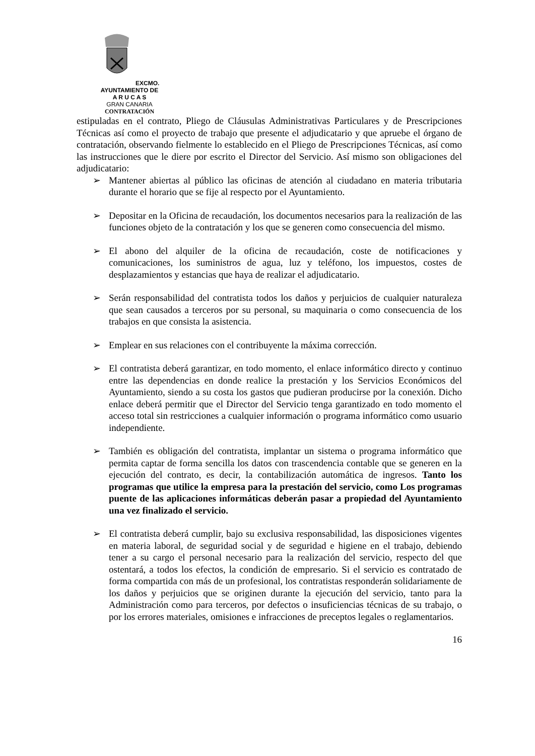EXCMO. AYUNTAMIENTO DE
A R U C A S
GRAN CANARIA
CONTRATACIÓN
estipuladas en el contrato, Pliego de Cláusulas Administrativas Particulares y de Prescripciones Técnicas así como el proyecto de trabajo que presente el adjudicatario y que apruebe el órgano de contratación, observando fielmente lo establecido en el Pliego de Prescripciones Técnicas, así como las instrucciones que le diere por escrito el Director del Servicio. Así mismo son obligaciones del adjudicatario:
➢ Mantener abiertas al público las oficinas de atención al ciudadano en materia tributaria durante el horario que se fije al respecto por el Ayuntamiento.
➢ Depositar en la Oficina de recaudación, los documentos necesarios para la realización de las funciones objeto de la contratación y los que se generen como consecuencia del mismo.
➢ El abono del alquiler de la oficina de recaudación, coste de notificaciones y comunicaciones, los suministros de agua, luz y teléfono, los impuestos, costes de desplazamientos y estancias que haya de realizar el adjudicatario.
➢ Serán responsabilidad del contratista todos los daños y perjuicios de cualquier naturaleza que sean causados a terceros por su personal, su maquinaria o como consecuencia de los trabajos en que consista la asistencia.
➢ Emplear en sus relaciones con el contribuyente la máxima corrección.
➢ El contratista deberá garantizar, en todo momento, el enlace informático directo y continuo entre las dependencias en donde realice la prestación y los Servicios Económicos del Ayuntamiento, siendo a su costa los gastos que pudieran producirse por la conexión. Dicho enlace deberá permitir que el Director del Servicio tenga garantizado en todo momento el acceso total sin restricciones a cualquier información o programa informático como usuario independiente.
➢ También es obligación del contratista, implantar un sistema o programa informático que permita captar de forma sencilla los datos con trascendencia contable que se generen en la ejecución del contrato, es decir, la contabilización automática de ingresos. Tanto los programas que utilice la empresa para la prestación del servicio, como Los programas puente de las aplicaciones informáticas deberán pasar a propiedad del Ayuntamiento una vez finalizado el servicio.
➢ El contratista deberá cumplir, bajo su exclusiva responsabilidad, las disposiciones vigentes en materia laboral, de seguridad social y de seguridad e higiene en el trabajo, debiendo tener a su cargo el personal necesario para la realización del servicio, respecto del que ostentará, a todos los efectos, la condición de empresario. Si el servicio es contratado de forma compartida con más de un profesional, los contratistas responderán solidariamente de los daños y perjuicios que se originen durante la ejecución del servicio, tanto para la Administración como para terceros, por defectos o insuficiencias técnicas de su trabajo, o por los errores materiales, omisiones e infracciones de preceptos legales o reglamentarios.
16